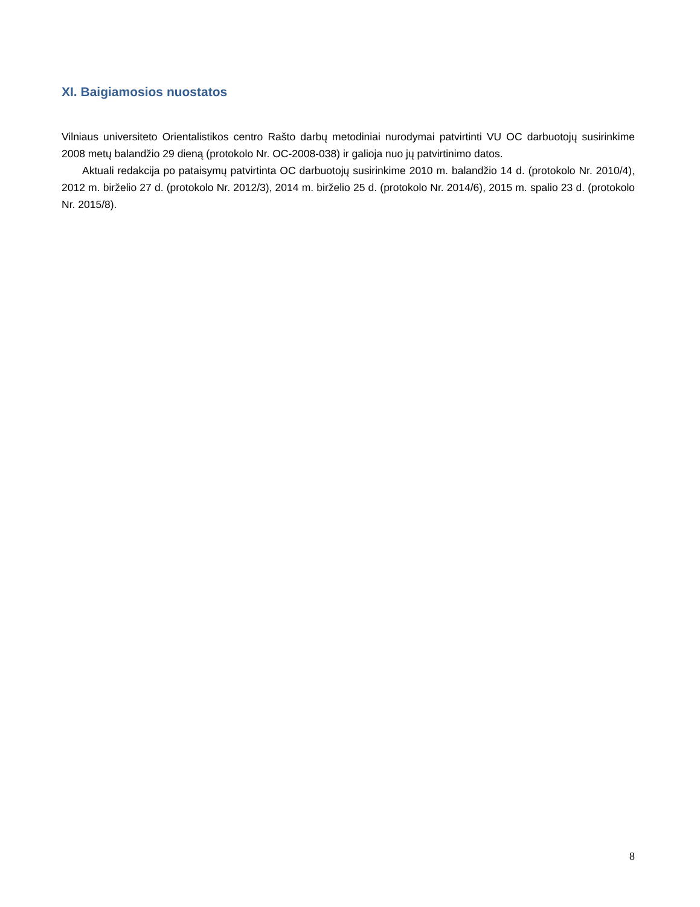XI. Baigiamosios nuostatos
Vilniaus universiteto Orientalistikos centro Rašto darbų metodiniai nurodymai patvirtinti VU OC darbuotojų susirinkime 2008 metų balandžio 29 dieną (protokolo Nr. OC-2008-038) ir galioja nuo jų patvirtinimo datos.
Aktuali redakcija po pataisymų patvirtinta OC darbuotojų susirinkime 2010 m. balandžio 14 d. (protokolo Nr. 2010/4), 2012 m. birželio 27 d. (protokolo Nr. 2012/3), 2014 m. birželio 25 d. (protokolo Nr. 2014/6), 2015 m. spalio 23 d. (protokolo Nr. 2015/8).
8